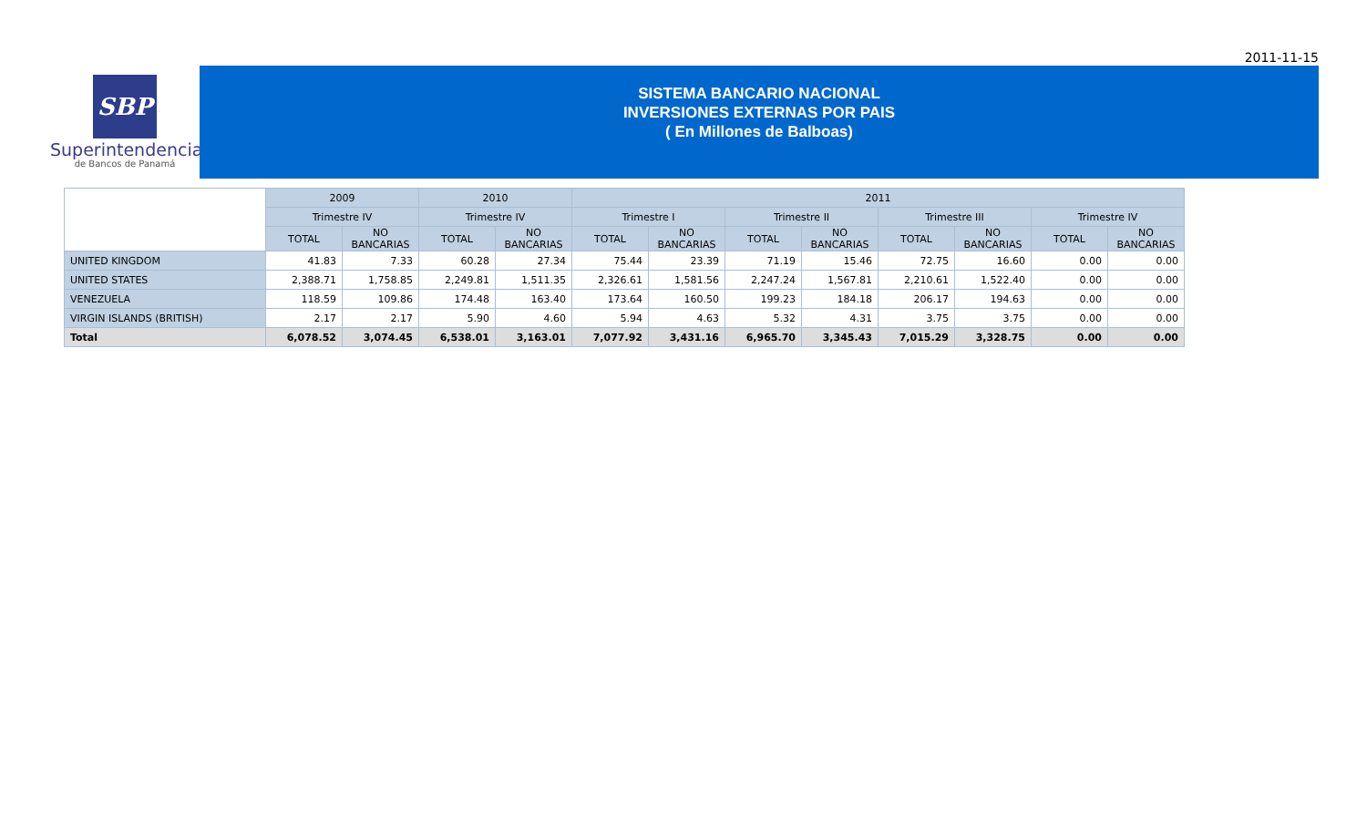2011-11-15
SBP
Superintendencia
de Bancos de Panamá
SISTEMA BANCARIO NACIONAL
INVERSIONES EXTERNAS POR PAIS
( En Millones de Balboas)
| | 2009 | | 2010 | | 2011 | | | | | | | |
| --- | --- | --- | --- | --- | --- | --- | --- | --- | --- | --- | --- | --- |
| | Trimestre IV | | Trimestre IV | | Trimestre I | | Trimestre II | | Trimestre III | | Trimestre IV | |
| | TOTAL | NO BANCARIAS | TOTAL | NO BANCARIAS | TOTAL | NO BANCARIAS | TOTAL | NO BANCARIAS | TOTAL | NO BANCARIAS | TOTAL | NO BANCARIAS |
| UNITED KINGDOM | 41.83 | 7.33 | 60.28 | 27.34 | 75.44 | 23.39 | 71.19 | 15.46 | 72.75 | 16.60 | 0.00 | 0.00 |
| UNITED STATES | 2,388.71 | 1,758.85 | 2,249.81 | 1,511.35 | 2,326.61 | 1,581.56 | 2,247.24 | 1,567.81 | 2,210.61 | 1,522.40 | 0.00 | 0.00 |
| VENEZUELA | 118.59 | 109.86 | 174.48 | 163.40 | 173.64 | 160.50 | 199.23 | 184.18 | 206.17 | 194.63 | 0.00 | 0.00 |
| VIRGIN ISLANDS (BRITISH) | 2.17 | 2.17 | 5.90 | 4.60 | 5.94 | 4.63 | 5.32 | 4.31 | 3.75 | 3.75 | 0.00 | 0.00 |
| Total | 6,078.52 | 3,074.45 | 6,538.01 | 3,163.01 | 7,077.92 | 3,431.16 | 6,965.70 | 3,345.43 | 7,015.29 | 3,328.75 | 0.00 | 0.00 |